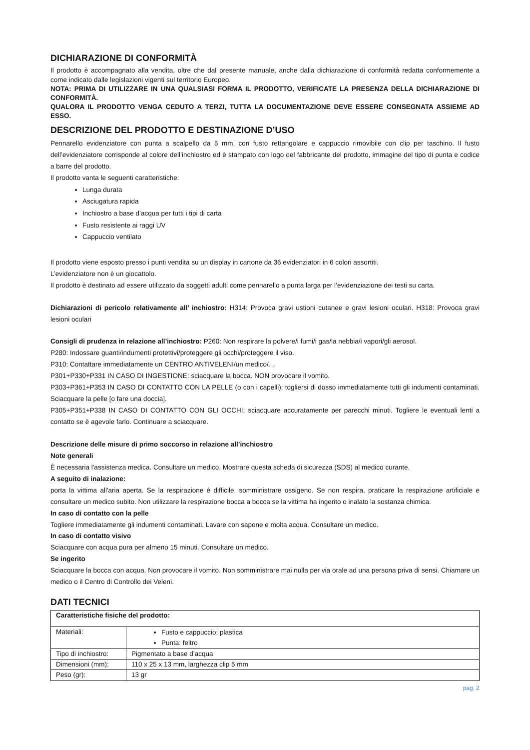DICHIARAZIONE DI CONFORMITÀ
Il prodotto è accompagnato alla vendita, oltre che dal presente manuale, anche dalla dichiarazione di conformità redatta conformemente a come indicato dalle legislazioni vigenti sul territorio Europeo.
NOTA: PRIMA DI UTILIZZARE IN UNA QUALSIASI FORMA IL PRODOTTO, VERIFICATE LA PRESENZA DELLA DICHIARAZIONE DI CONFORMITÀ.
QUALORA IL PRODOTTO VENGA CEDUTO A TERZI, TUTTA LA DOCUMENTAZIONE DEVE ESSERE CONSEGNATA ASSIEME AD ESSO.
DESCRIZIONE DEL PRODOTTO E DESTINAZIONE D’USO
Pennarello evidenziatore con punta a scalpello da 5 mm, con fusto rettangolare e cappuccio rimovibile con clip per taschino. Il fusto dell’evidenziatore corrisponde al colore dell’inchiostro ed è stampato con logo del fabbricante del prodotto, immagine del tipo di punta e codice a barre del prodotto.
Il prodotto vanta le seguenti caratteristiche:
Lunga durata
Asciugatura rapida
Inchiostro a base d’acqua per tutti i tipi di carta
Fusto resistente ai raggi UV
Cappuccio ventilato
Il prodotto viene esposto presso i punti vendita su un display in cartone da 36 evidenziatori in 6 colori assortiti.
L’evidenziatore non è un giocattolo.
Il prodotto è destinato ad essere utilizzato da soggetti adulti come pennarello a punta larga per l’evidenziazione dei testi su carta.
Dichiarazioni di pericolo relativamente all’ inchiostro: H314: Provoca gravi ustioni cutanee e gravi lesioni oculari. H318: Provoca gravi lesioni oculari
Consigli di prudenza in relazione all’inchiostro: P260: Non respirare la polvere/i fumi/i gas/la nebbia/i vapori/gli aerosol.
P280: Indossare guanti/indumenti protettivi/proteggere gli occhi/proteggere il viso.
P310: Contattare immediatamente un CENTRO ANTIVELENI/un medico/…
P301+P330+P331 IN CASO DI INGESTIONE: sciacquare la bocca. NON provocare il vomito.
P303+P361+P353 IN CASO DI CONTATTO CON LA PELLE (o con i capelli): togliersi di dosso immediatamente tutti gli indumenti contaminati. Sciacquare la pelle [o fare una doccia].
P305+P351+P338 IN CASO DI CONTATTO CON GLI OCCHI: sciacquare accuratamente per parecchi minuti. Togliere le eventuali lenti a contatto se è agevole farlo. Continuare a sciacquare.
Descrizione delle misure di primo soccorso in relazione all’inchiostro
Note generali
È necessaria l'assistenza medica. Consultare un medico. Mostrare questa scheda di sicurezza (SDS) al medico curante.
A seguito di inalazione:
porta la vittima all'aria aperta. Se la respirazione è difficile, somministrare ossigeno. Se non respira, praticare la respirazione artificiale e consultare un medico subito. Non utilizzare la respirazione bocca a bocca se la vittima ha ingerito o inalato la sostanza chimica.
In caso di contatto con la pelle
Togliere immediatamente gli indumenti contaminati. Lavare con sapone e molta acqua. Consultare un medico.
In caso di contatto visivo
Sciacquare con acqua pura per almeno 15 minuti. Consultare un medico.
Se ingerito
Sciacquare la bocca con acqua. Non provocare il vomito. Non somministrare mai nulla per via orale ad una persona priva di sensi. Chiamare un medico o il Centro di Controllo dei Veleni.
DATI TECNICI
| Caratteristiche fisiche del prodotto: | |
| --- | --- |
| Materiali: | Fusto e cappuccio: plastica Punta: feltro |
| Tipo di inchiostro: | Pigmentato a base d’acqua |
| Dimensioni (mm): | 110 x 25 x 13 mm, larghezza clip 5 mm |
| Peso (gr): | 13 gr |
pag. 2